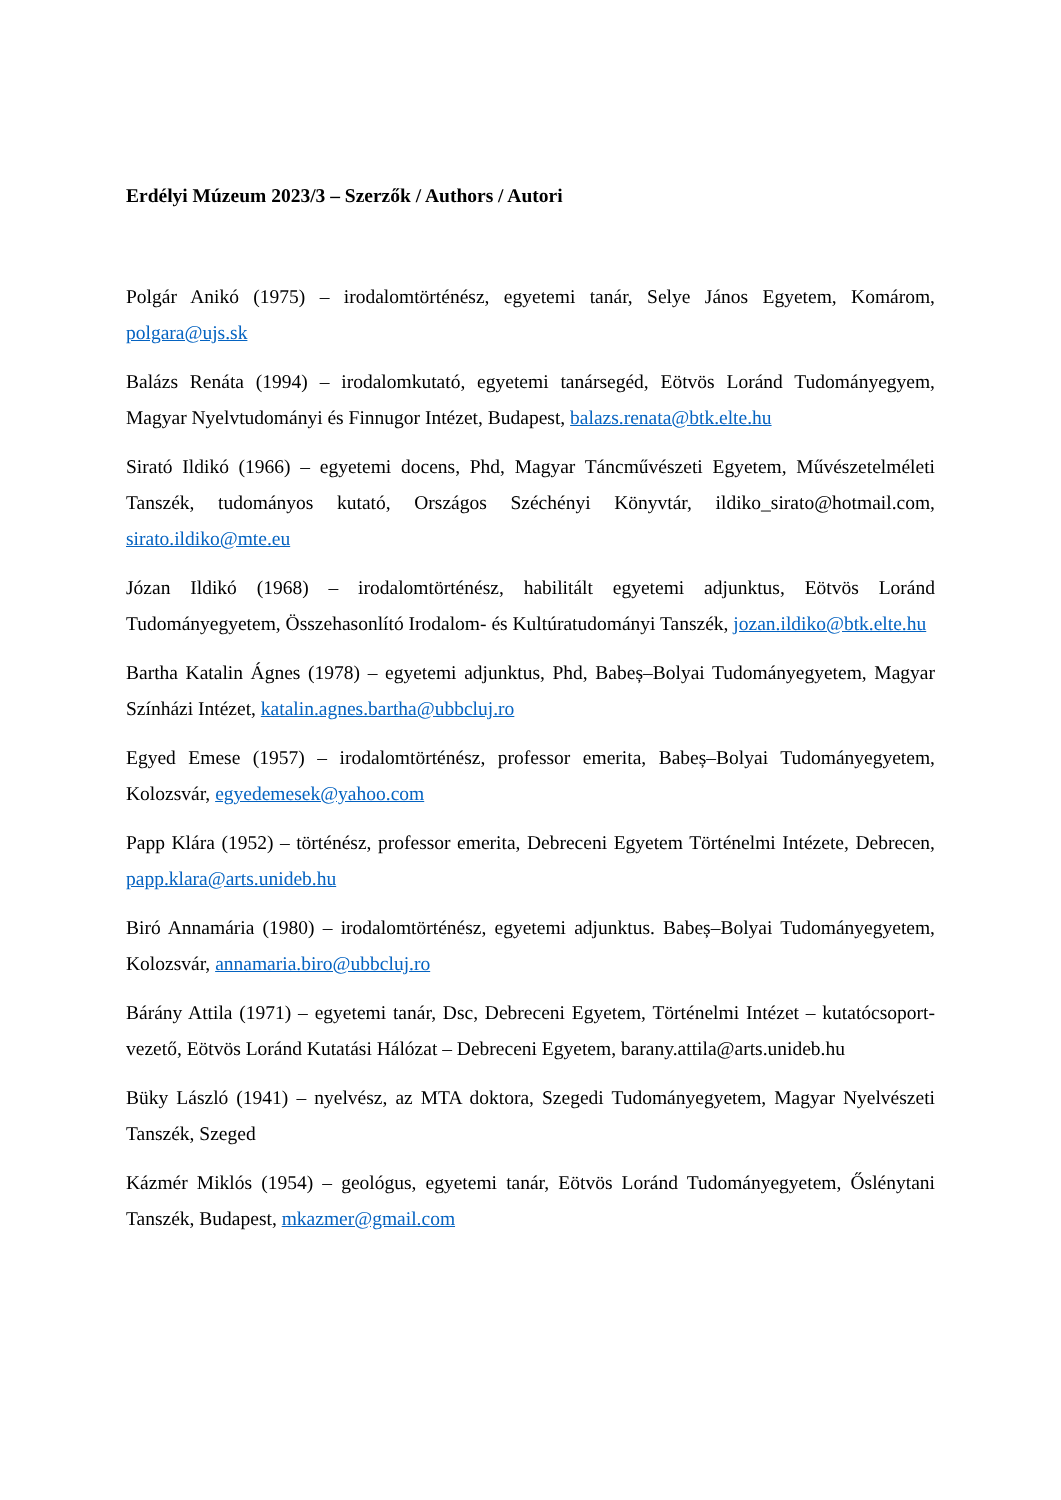Erdélyi Múzeum 2023/3 – Szerzők / Authors / Autori
Polgár Anikó (1975) – irodalomtörténész, egyetemi tanár, Selye János Egyetem, Komárom, polgara@ujs.sk
Balázs Renáta (1994) – irodalomkutató, egyetemi tanársegéd, Eötvös Loránd Tudományegyem, Magyar Nyelvtudományi és Finnugor Intézet, Budapest, balazs.renata@btk.elte.hu
Sirató Ildikó (1966) – egyetemi docens, Phd, Magyar Táncművészeti Egyetem, Művészetelméleti Tanszék, tudományos kutató, Országos Széchényi Könyvtár, ildiko_sirato@hotmail.com, sirato.ildiko@mte.eu
Józan Ildikó (1968) – irodalomtörténész, habilitált egyetemi adjunktus, Eötvös Loránd Tudományegyetem, Összehasonlító Irodalom- és Kultúratudományi Tanszék, jozan.ildiko@btk.elte.hu
Bartha Katalin Ágnes (1978) – egyetemi adjunktus, Phd, Babeș–Bolyai Tudományegyetem, Magyar Színházi Intézet, katalin.agnes.bartha@ubbcluj.ro
Egyed Emese (1957) – irodalomtörténész, professor emerita, Babeș–Bolyai Tudományegyetem, Kolozsvár, egyedemesek@yahoo.com
Papp Klára (1952) – történész, professor emerita, Debreceni Egyetem Történelmi Intézete, Debrecen, papp.klara@arts.unideb.hu
Biró Annamária (1980) – irodalomtörténész, egyetemi adjunktus. Babeș–Bolyai Tudományegyetem, Kolozsvár, annamaria.biro@ubbcluj.ro
Bárány Attila (1971) – egyetemi tanár, Dsc, Debreceni Egyetem, Történelmi Intézet – kutatócsoport-vezető, Eötvös Loránd Kutatási Hálózat – Debreceni Egyetem, barany.attila@arts.unideb.hu
Büky László (1941) – nyelvész, az MTA doktora, Szegedi Tudományegyetem, Magyar Nyelvészeti Tanszék, Szeged
Kázmér Miklós (1954) – geológus, egyetemi tanár, Eötvös Loránd Tudományegyetem, Őslénytani Tanszék, Budapest, mkazmer@gmail.com